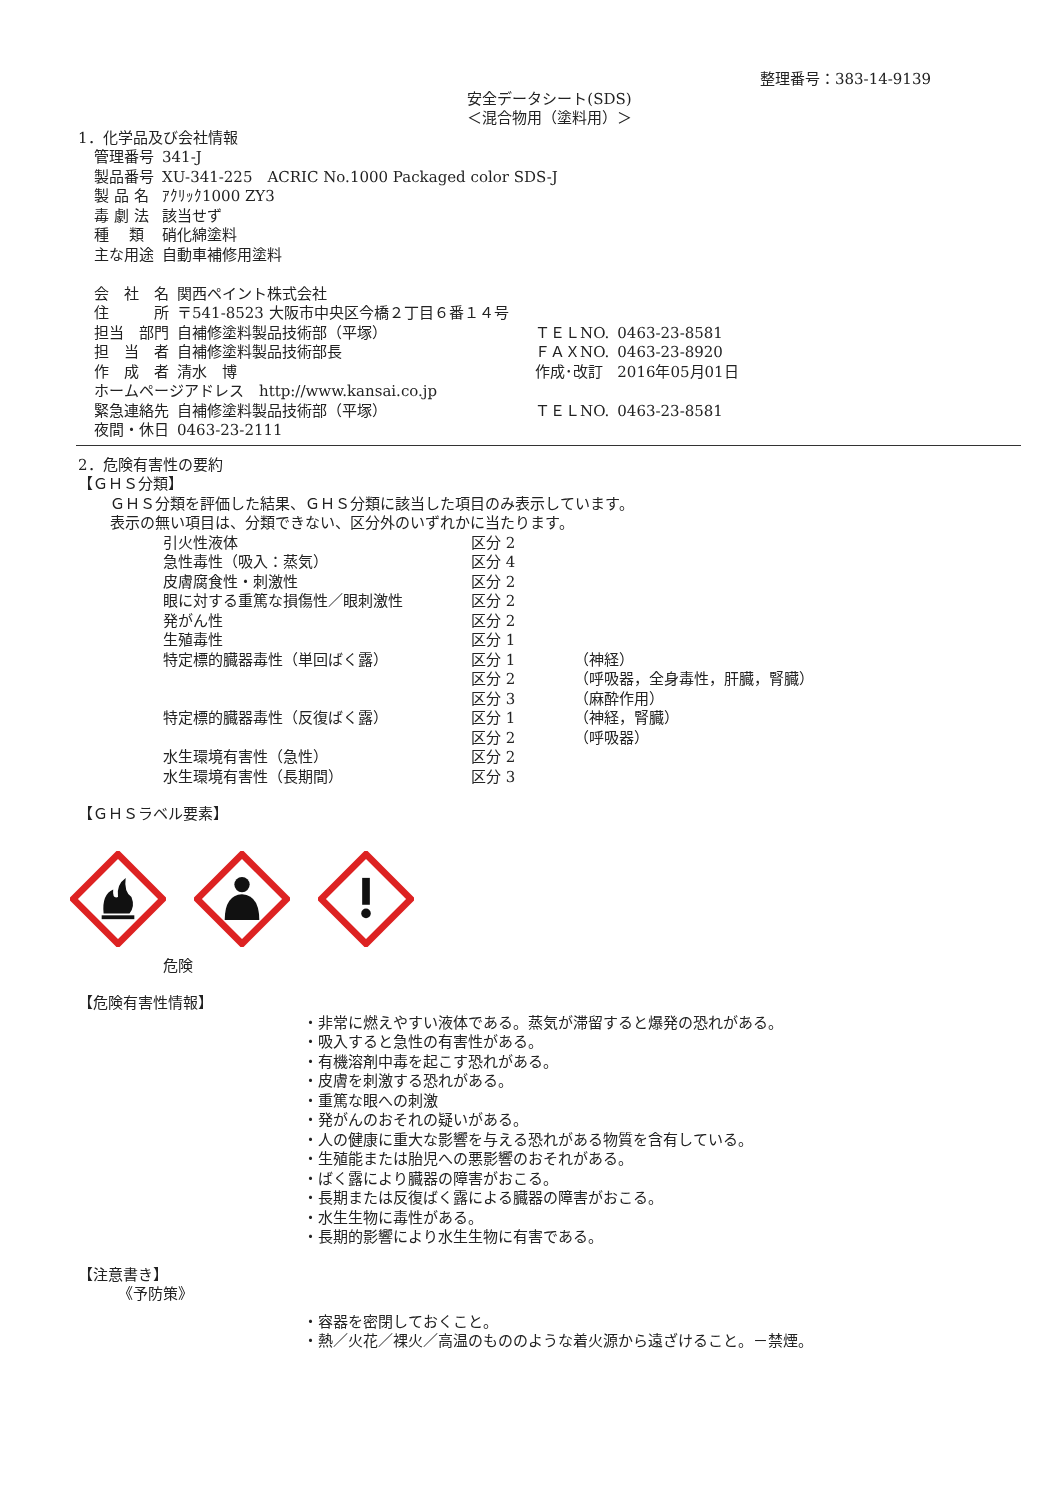整理番号：383-14-9139
安全データシート(SDS)
＜混合物用（塗料用）＞
1．化学品及び会社情報
| 管理番号 | 341-J |
| 製品番号 | XU-341-225 ACRIC No.1000 Packaged color SDS-J |
| 製 品 名 | ｱｸﾘｯｸ1000 ZY3 |
| 毒 劇 法 | 該当せず |
| 種 類 | 硝化綿塗料 |
| 主な用途 | 自動車補修用塗料 |
| 会 社 名 | 関西ペイント株式会社 | | |
| 住 所 | 〒541-8523 大阪市中央区今橋２丁目６番１４号 | | |
| 担当 部門 | 自補修塗料製品技術部（平塚） | ＴＥＬNO. | 0463-23-8581 |
| 担 当 者 | 自補修塗料製品技術部長 | ＦＡＸNO. | 0463-23-8920 |
| 作 成 者 | 清水 博 | 作成･改訂 | 2016年05月01日 |
| ホームページアドレス http://www.kansai.co.jp | | | |
| 緊急連絡先 | 自補修塗料製品技術部（平塚） | ＴＥＬNO. | 0463-23-8581 |
| 夜間・休日 | 0463-23-2111 | | |
2．危険有害性の要約
【ＧＨＳ分類】
ＧＨＳ分類を評価した結果、ＧＨＳ分類に該当した項目のみ表示しています。
表示の無い項目は、分類できない、区分外のいずれかに当たります。
| 引火性液体 | 区分 2 | |
| 急性毒性（吸入：蒸気） | 区分 4 | |
| 皮膚腐食性・刺激性 | 区分 2 | |
| 眼に対する重篤な損傷性／眼刺激性 | 区分 2 | |
| 発がん性 | 区分 2 | |
| 生殖毒性 | 区分 1 | |
| 特定標的臓器毒性（単回ばく露） | 区分 1 | （神経） |
| | 区分 2 | （呼吸器，全身毒性，肝臓，腎臓） |
| | 区分 3 | （麻酔作用） |
| 特定標的臓器毒性（反復ばく露） | 区分 1 | （神経，腎臓） |
| | 区分 2 | （呼吸器） |
| 水生環境有害性（急性） | 区分 2 | |
| 水生環境有害性（長期間） | 区分 3 | |
【ＧＨＳラベル要素】
危険
【危険有害性情報】
・非常に燃えやすい液体である。蒸気が滞留すると爆発の恐れがある。
・吸入すると急性の有害性がある。
・有機溶剤中毒を起こす恐れがある。
・皮膚を刺激する恐れがある。
・重篤な眼への刺激
・発がんのおそれの疑いがある。
・人の健康に重大な影響を与える恐れがある物質を含有している。
・生殖能または胎児への悪影響のおそれがある。
・ばく露により臓器の障害がおこる。
・長期または反復ばく露による臓器の障害がおこる。
・水生生物に毒性がある。
・長期的影響により水生生物に有害である。
【注意書き】
《予防策》
・容器を密閉しておくこと。
・熱／火花／裸火／高温のもののような着火源から遠ざけること。－禁煙。